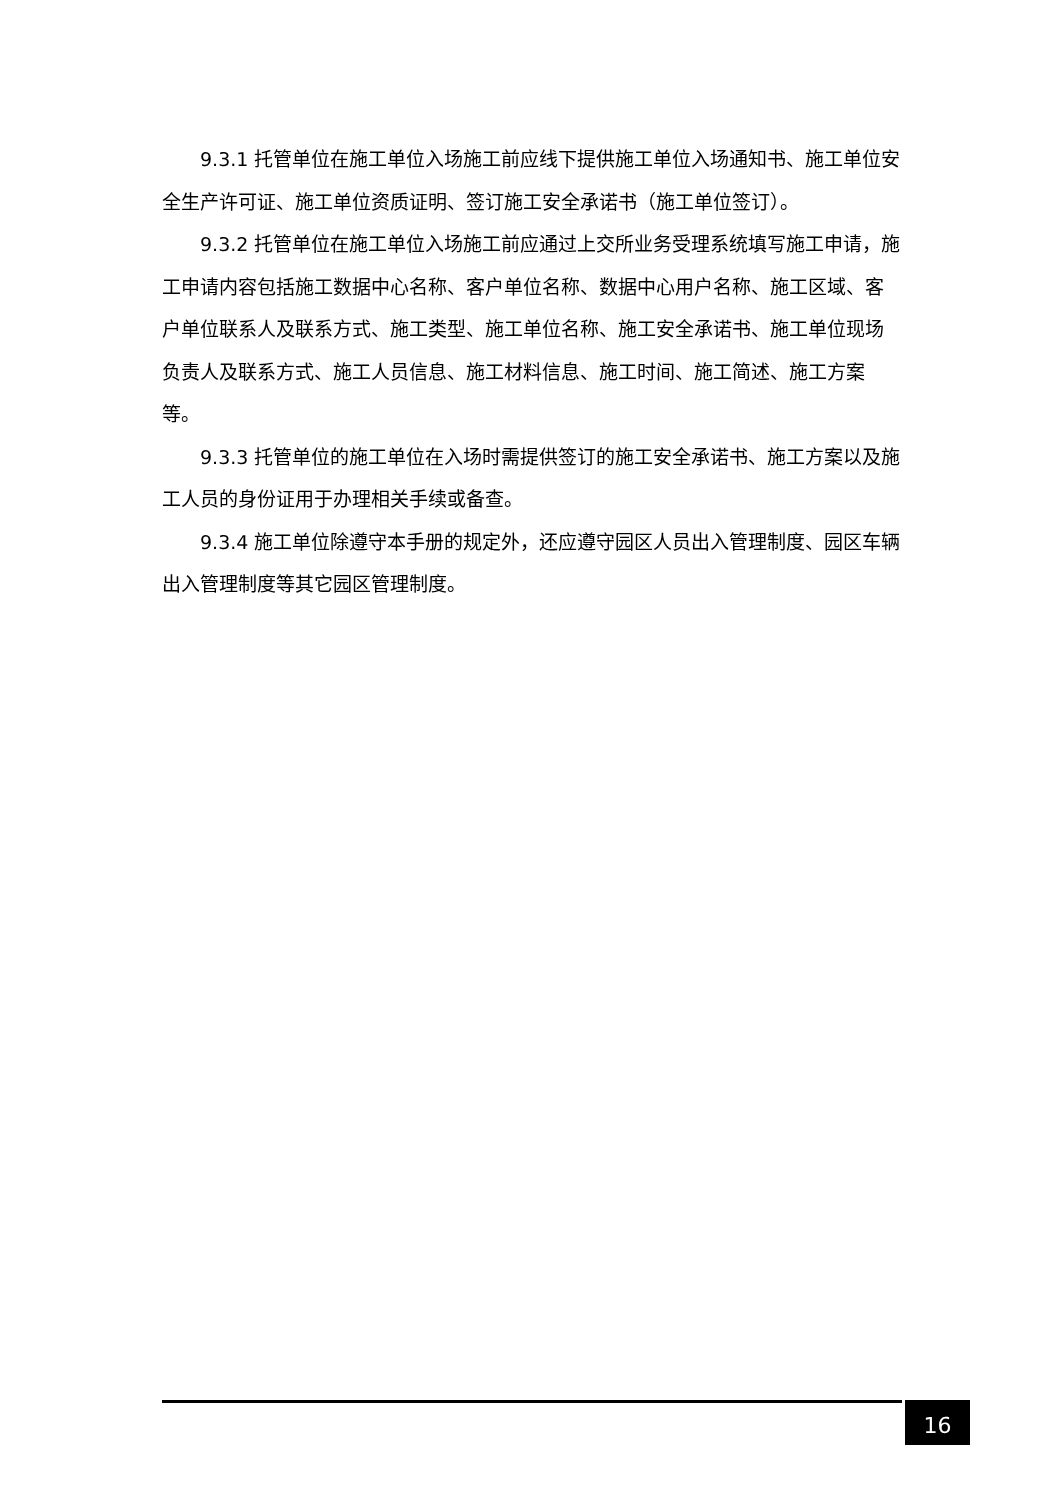9.3.1 托管单位在施工单位入场施工前应线下提供施工单位入场通知书、施工单位安全生产许可证、施工单位资质证明、签订施工安全承诺书（施工单位签订）。
9.3.2 托管单位在施工单位入场施工前应通过上交所业务受理系统填写施工申请，施工申请内容包括施工数据中心名称、客户单位名称、数据中心用户名称、施工区域、客户单位联系人及联系方式、施工类型、施工单位名称、施工安全承诺书、施工单位现场负责人及联系方式、施工人员信息、施工材料信息、施工时间、施工简述、施工方案等。
9.3.3 托管单位的施工单位在入场时需提供签订的施工安全承诺书、施工方案以及施工人员的身份证用于办理相关手续或备查。
9.3.4 施工单位除遵守本手册的规定外，还应遵守园区人员出入管理制度、园区车辆出入管理制度等其它园区管理制度。
16